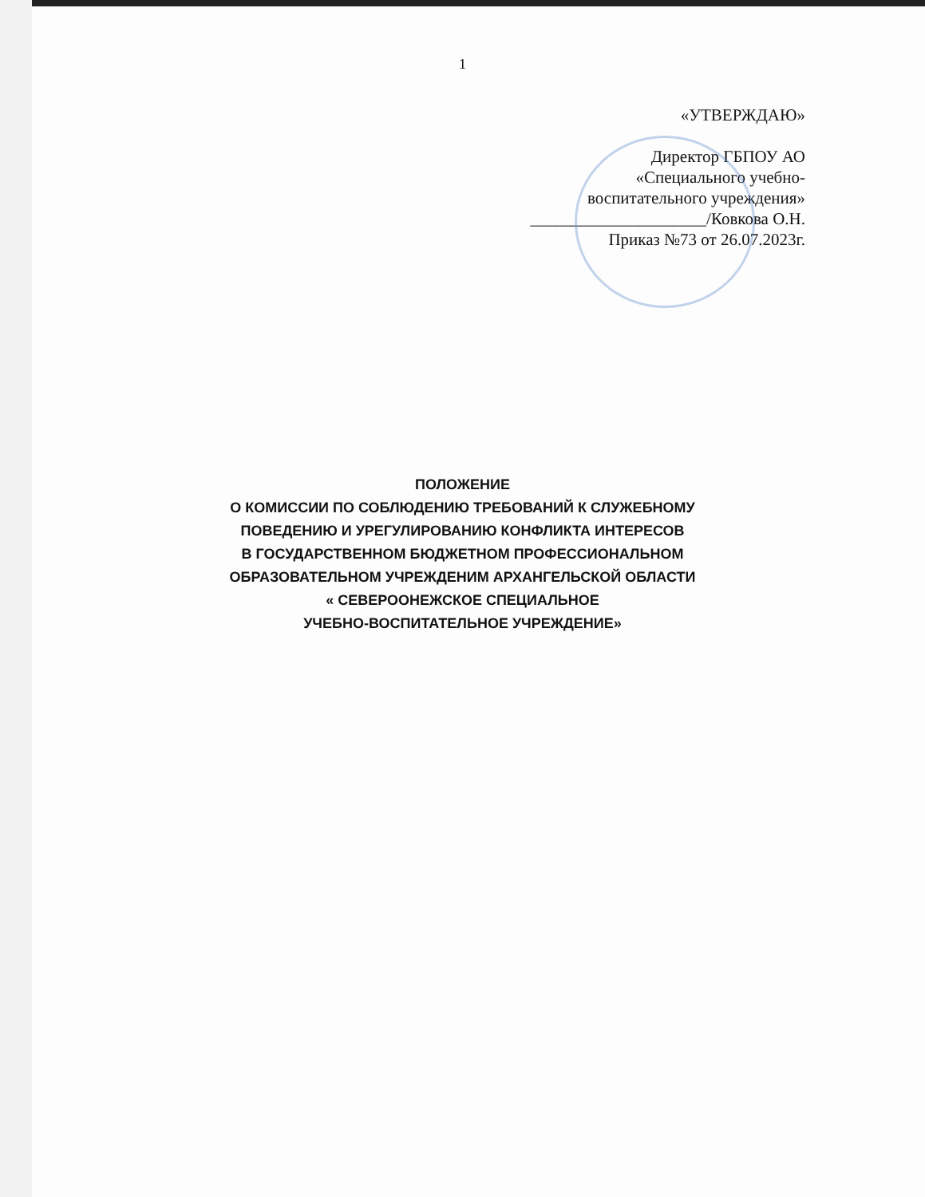1
«УТВЕРЖДАЮ»
Директор ГБПОУ АО
«Специального учебно-
воспитательного учреждения»
_____________________/Ковкова О.Н.
Приказ №73 от 26.07.2023г.
ПОЛОЖЕНИЕ
О КОМИССИИ ПО СОБЛЮДЕНИЮ ТРЕБОВАНИЙ К СЛУЖЕБНОМУ
ПОВЕДЕНИЮ И УРЕГУЛИРОВАНИЮ КОНФЛИКТА ИНТЕРЕСОВ
В ГОСУДАРСТВЕННОМ БЮДЖЕТНОМ ПРОФЕССИОНАЛЬНОМ
ОБРАЗОВАТЕЛЬНОМ УЧРЕЖДЕНИМ АРХАНГЕЛЬСКОЙ ОБЛАСТИ
« СЕВЕРООНЕЖСКОЕ СПЕЦИАЛЬНОЕ
УЧЕБНО-ВОСПИТАТЕЛЬНОЕ УЧРЕЖДЕНИЕ»